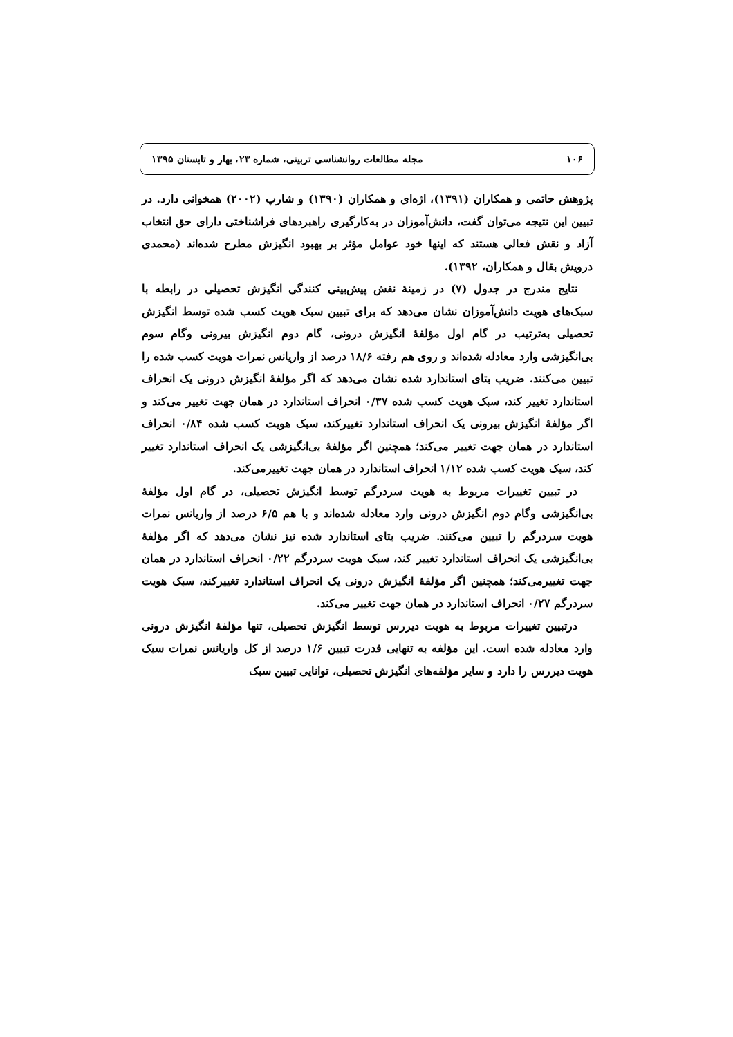۱۰۶ مجله مطالعات روانشناسی تربیتی، شماره ۲۳، بهار و تابستان ۱۳۹۵
پژوهش حاتمی و همکاران (۱۳۹۱)، اژه‌ای و همکاران (۱۳۹۰) و شارپ (۲۰۰۲) همخوانی دارد. در تبیین این نتیجه می‌توان گفت، دانش‌آموزان در به‌کارگیری راهبردهای فراشناختی دارای حق انتخاب آزاد و نقش فعالی هستند که اینها خود عوامل مؤثر بر بهبود انگیزش مطرح شده‌اند (محمدی درویش بقال و همکاران، ۱۳۹۲).
نتایج مندرج در جدول (۷) در زمینهٔ نقش پیش‌بینی کنندگی انگیزش تحصیلی در رابطه با سبک‌های هویت دانش‌آموزان نشان می‌دهد که برای تبیین سبک هویت کسب شده توسط انگیزش تحصیلی به‌ترتیب در گام اول مؤلفهٔ انگیزش درونی، گام دوم انگیزش بیرونی وگام سوم بی‌انگیزشی وارد معادله شده‌اند و روی هم رفته ۱۸/۶ درصد از واریانس نمرات هویت کسب شده را تبیین می‌کنند. ضریب بتای استاندارد شده نشان می‌دهد که اگر مؤلفهٔ انگیزش درونی یک انحراف استاندارد تغییر کند، سبک هویت کسب شده ۰/۳۷ انحراف استاندارد در همان جهت تغییر می‌کند و اگر مؤلفهٔ انگیزش بیرونی یک انحراف استاندارد تغییرکند، سبک هویت کسب شده ۰/۸۴ انحراف استاندارد در همان جهت تغییر می‌کند؛ همچنین اگر مؤلفهٔ بی‌انگیزشی یک انحراف استاندارد تغییر کند، سبک هویت کسب شده ۱/۱۲ انحراف استاندارد در همان جهت تغییرمی‌کند.
در تبیین تغییرات مربوط به هویت سردرگم توسط انگیزش تحصیلی، در گام اول مؤلفهٔ بی‌انگیزشی وگام دوم انگیزش درونی وارد معادله شده‌اند و با هم ۶/۵ درصد از واریانس نمرات هویت سردرگم را تبیین می‌کنند. ضریب بتای استاندارد شده نیز نشان می‌دهد که اگر مؤلفهٔ بی‌انگیزشی یک انحراف استاندارد تغییر کند، سبک هویت سردرگم ۰/۲۲ انحراف استاندارد در همان جهت تغییرمی‌کند؛ همچنین اگر مؤلفهٔ انگیزش درونی یک انحراف استاندارد تغییرکند، سبک هویت سردرگم ۰/۲۷ انحراف استاندارد در همان جهت تغییر می‌کند.
درتبیین تغییرات مربوط به هویت دیررس توسط انگیزش تحصیلی، تنها مؤلفهٔ انگیزش درونی وارد معادله شده است. این مؤلفه به تنهایی قدرت تبیین ۱/۶ درصد از کل واریانس نمرات سبک هویت دیررس را دارد و سایر مؤلفه‌های انگیزش تحصیلی، توانایی تبیین سبک